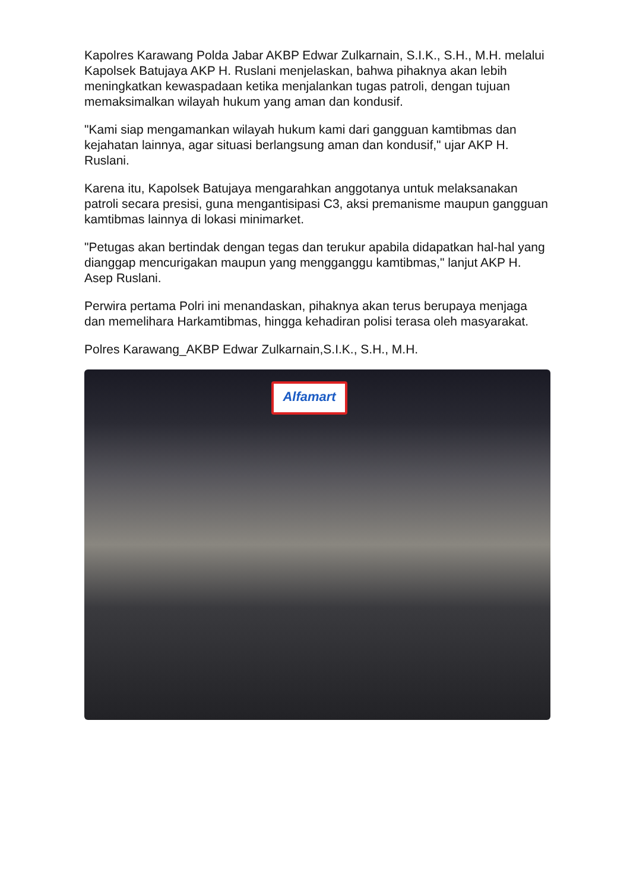Kapolres Karawang Polda Jabar AKBP Edwar Zulkarnain, S.I.K., S.H., M.H. melalui Kapolsek Batujaya AKP H. Ruslani menjelaskan, bahwa pihaknya akan lebih meningkatkan kewaspadaan ketika menjalankan tugas patroli, dengan tujuan memaksimalkan wilayah hukum yang aman dan kondusif.
"Kami siap mengamankan wilayah hukum kami dari gangguan kamtibmas dan kejahatan lainnya, agar situasi berlangsung aman dan kondusif," ujar AKP H. Ruslani.
Karena itu, Kapolsek Batujaya mengarahkan anggotanya untuk melaksanakan patroli secara presisi, guna mengantisipasi C3, aksi premanisme maupun gangguan kamtibmas lainnya di lokasi minimarket.
"Petugas akan bertindak dengan tegas dan terukur apabila didapatkan hal-hal yang dianggap mencurigakan maupun yang mengganggu kamtibmas," lanjut AKP H. Asep Ruslani.
Perwira pertama Polri ini menandaskan, pihaknya akan terus berupaya menjaga dan memelihara Harkamtibmas, hingga kehadiran polisi terasa oleh masyarakat.
Polres Karawang_AKBP Edwar Zulkarnain,S.I.K., S.H., M.H.
Alfamart